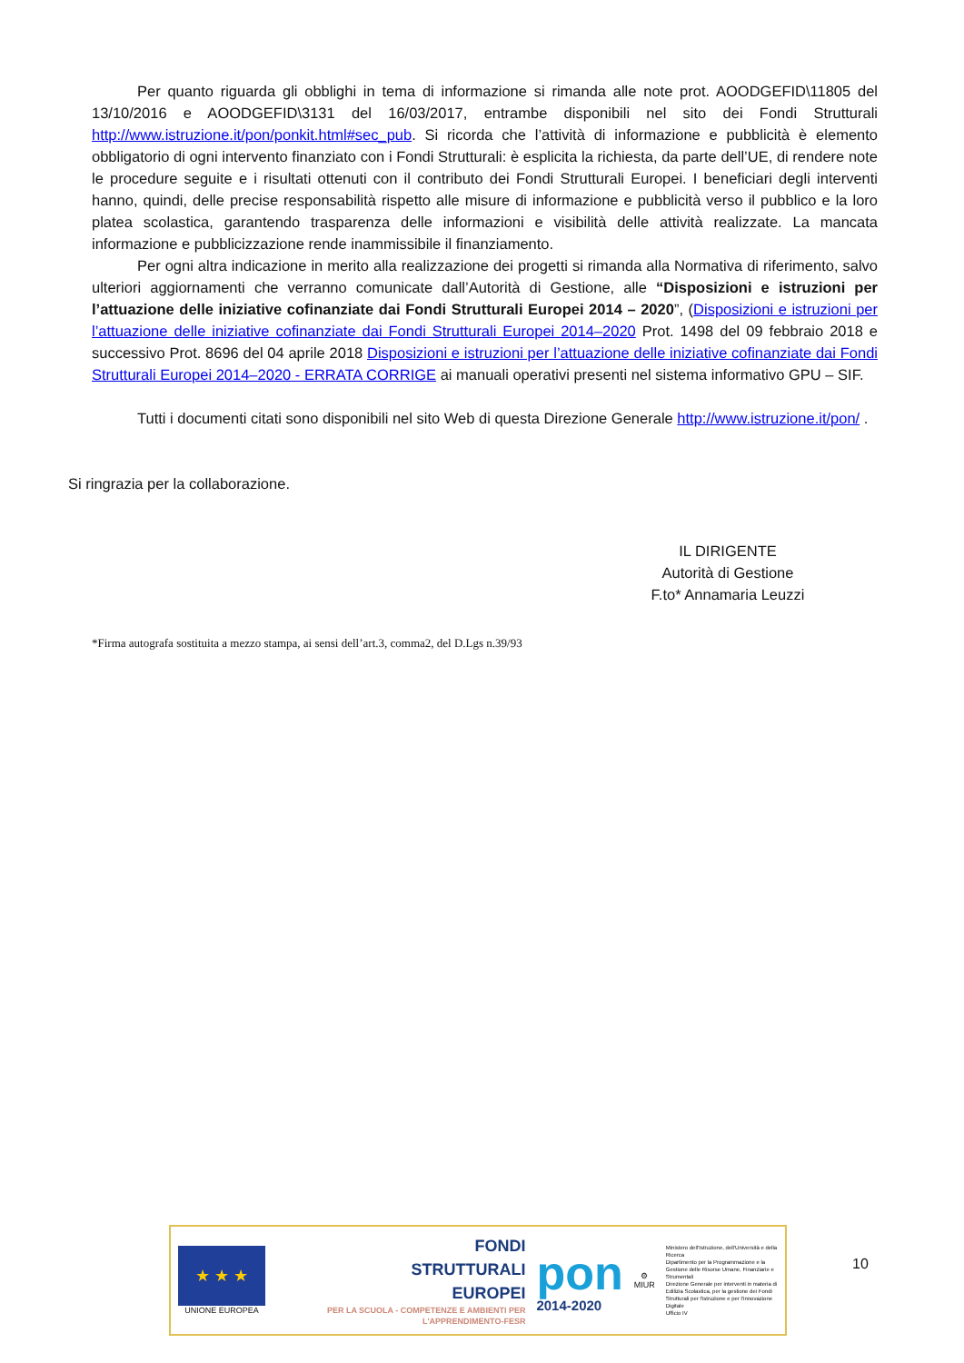Per quanto riguarda gli obblighi in tema di informazione si rimanda alle note prot. AOODGEFID\11805 del 13/10/2016 e AOODGEFID\3131 del 16/03/2017, entrambe disponibili nel sito dei Fondi Strutturali http://www.istruzione.it/pon/ponkit.html#sec_pub. Si ricorda che l’attività di informazione e pubblicità è elemento obbligatorio di ogni intervento finanziato con i Fondi Strutturali: è esplicita la richiesta, da parte dell’UE, di rendere note le procedure seguite e i risultati ottenuti con il contributo dei Fondi Strutturali Europei. I beneficiari degli interventi hanno, quindi, delle precise responsabilità rispetto alle misure di informazione e pubblicità verso il pubblico e la loro platea scolastica, garantendo trasparenza delle informazioni e visibilità delle attività realizzate. La mancata informazione e pubblicizzazione rende inammissibile il finanziamento.
Per ogni altra indicazione in merito alla realizzazione dei progetti si rimanda alla Normativa di riferimento, salvo ulteriori aggiornamenti che verranno comunicate dall’Autorità di Gestione, alle “Disposizioni e istruzioni per l’attuazione delle iniziative cofinanziate dai Fondi Strutturali Europei 2014 – 2020”, (Disposizioni e istruzioni per l’attuazione delle iniziative cofinanziate dai Fondi Strutturali Europei 2014–2020 Prot. 1498 del 09 febbraio 2018 e successivo Prot. 8696 del 04 aprile 2018 Disposizioni e istruzioni per l’attuazione delle iniziative cofinanziate dai Fondi Strutturali Europei 2014–2020 - ERRATA CORRIGE ai manuali operativi presenti nel sistema informativo GPU – SIF.
Tutti i documenti citati sono disponibili nel sito Web di questa Direzione Generale http://www.istruzione.it/pon/ .
Si ringrazia per la collaborazione.
IL DIRIGENTE
Autorità di Gestione
F.to* Annamaria Leuzzi
*Firma autografa sostituita a mezzo stampa, ai sensi dell’art.3, comma2, del D.Lgs n.39/93
★ ★ ★
UNIONE EUROPEA
FONDI
STRUTTURALI
EUROPEI
PER LA SCUOLA - COMPETENZE E AMBIENTI PER L'APPRENDIMENTO-FESR
pon
2014-2020
⚙
MIUR
Ministero dell'Istruzione, dell'Università e della Ricerca
Dipartimento per la Programmazione e la Gestione delle Risorse Umane, Finanziarie e Strumentali
Direzione Generale per interventi in materia di Edilizia Scolastica, per la gestione dei Fondi Strutturali per l'istruzione e per l'innovazione Digitale
Ufficio IV
10